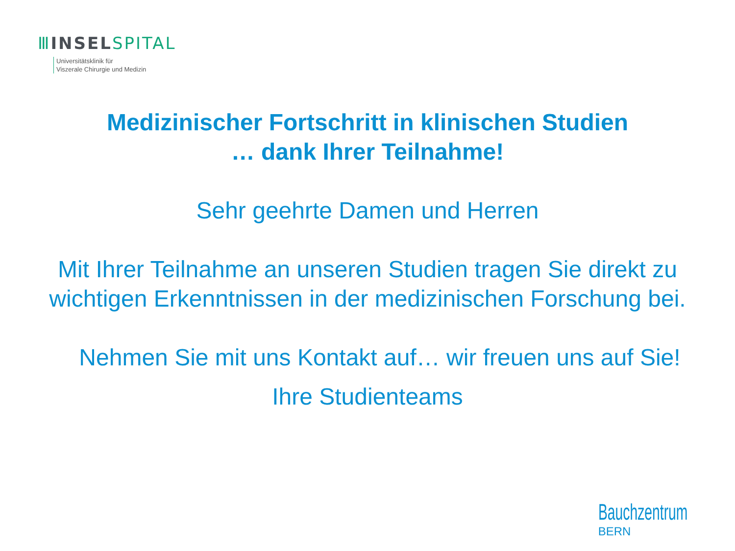Ⅲ INSEL SPITAL
Universitätsklinik für
Viszerale Chirurgie und Medizin
Medizinischer Fortschritt in klinischen Studien
… dank Ihrer Teilnahme!
Sehr geehrte Damen und Herren
Mit Ihrer Teilnahme an unseren Studien tragen Sie direkt zu
wichtigen Erkenntnissen in der medizinischen Forschung bei.
Nehmen Sie mit uns Kontakt auf… wir freuen uns auf Sie!
Ihre Studienteams
Bauchzentrum
BERN